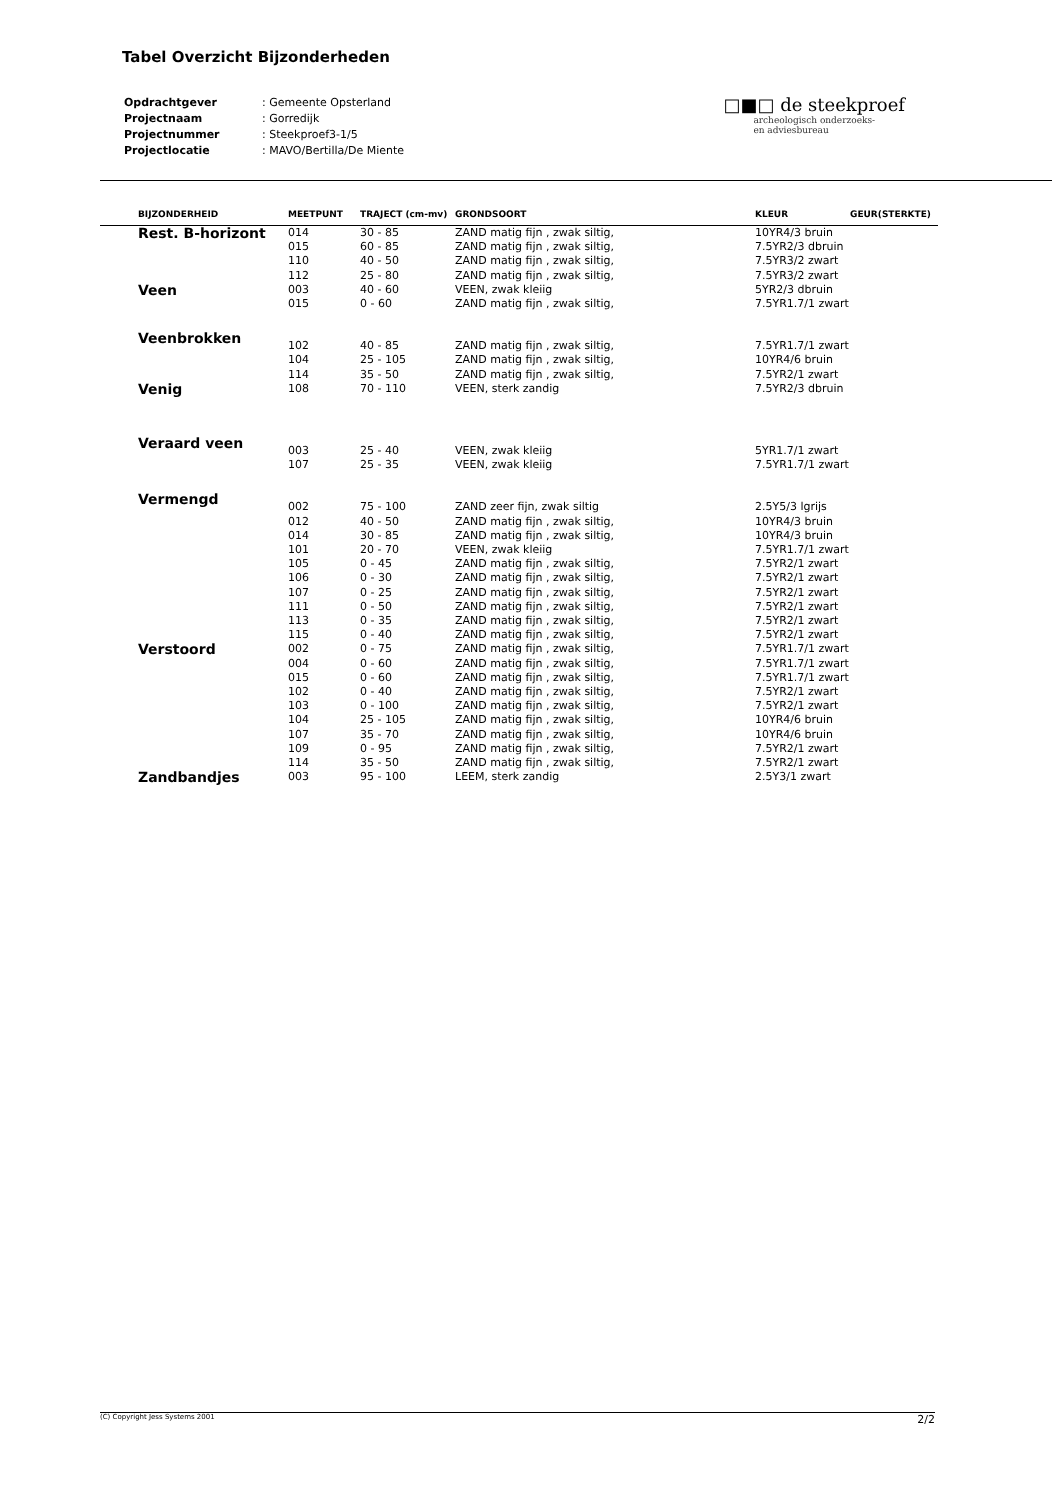Tabel Overzicht Bijzonderheden
| Opdrachtgever | : Gemeente Opsterland |
| Projectnaam | : Gorredijk |
| Projectnummer | : Steekproef3-1/5 |
| Projectlocatie | : MAVO/Bertilla/De Miente |
□■□ de steekproef
archeologisch onderzoeks-
en adviesbureau
| BIJZONDERHEID | MEETPUNT | TRAJECT (cm-mv) | GRONDSOORT | KLEUR | GEUR(STERKTE) |
| --- | --- | --- | --- | --- | --- |
| Rest. B-horizont | 014 | 30 - 85 | ZAND matig fijn , zwak siltig, | 10YR4/3 bruin | |
| | 015 | 60 - 85 | ZAND matig fijn , zwak siltig, | 7.5YR2/3 dbruin | |
| | 110 | 40 - 50 | ZAND matig fijn , zwak siltig, | 7.5YR3/2 zwart | |
| | 112 | 25 - 80 | ZAND matig fijn , zwak siltig, | 7.5YR3/2 zwart | |
| Veen | 003 | 40 - 60 | VEEN, zwak kleiig | 5YR2/3 dbruin | |
| | 015 | 0 - 60 | ZAND matig fijn , zwak siltig, | 7.5YR1.7/1 zwart | |
| Veenbrokken | 102 | 40 - 85 | ZAND matig fijn , zwak siltig, | 7.5YR1.7/1 zwart | |
| | 104 | 25 - 105 | ZAND matig fijn , zwak siltig, | 10YR4/6 bruin | |
| | 114 | 35 - 50 | ZAND matig fijn , zwak siltig, | 7.5YR2/1 zwart | |
| Venig | 108 | 70 - 110 | VEEN, sterk zandig | 7.5YR2/3 dbruin | |
| Veraard veen | 003 | 25 - 40 | VEEN, zwak kleiig | 5YR1.7/1 zwart | |
| | 107 | 25 - 35 | VEEN, zwak kleiig | 7.5YR1.7/1 zwart | |
| Vermengd | 002 | 75 - 100 | ZAND zeer fijn, zwak siltig | 2.5Y5/3 lgrijs | |
| | 012 | 40 - 50 | ZAND matig fijn , zwak siltig, | 10YR4/3 bruin | |
| | 014 | 30 - 85 | ZAND matig fijn , zwak siltig, | 10YR4/3 bruin | |
| | 101 | 20 - 70 | VEEN, zwak kleiig | 7.5YR1.7/1 zwart | |
| | 105 | 0 - 45 | ZAND matig fijn , zwak siltig, | 7.5YR2/1 zwart | |
| | 106 | 0 - 30 | ZAND matig fijn , zwak siltig, | 7.5YR2/1 zwart | |
| | 107 | 0 - 25 | ZAND matig fijn , zwak siltig, | 7.5YR2/1 zwart | |
| | 111 | 0 - 50 | ZAND matig fijn , zwak siltig, | 7.5YR2/1 zwart | |
| | 113 | 0 - 35 | ZAND matig fijn , zwak siltig, | 7.5YR2/1 zwart | |
| | 115 | 0 - 40 | ZAND matig fijn , zwak siltig, | 7.5YR2/1 zwart | |
| Verstoord | 002 | 0 - 75 | ZAND matig fijn , zwak siltig, | 7.5YR1.7/1 zwart | |
| | 004 | 0 - 60 | ZAND matig fijn , zwak siltig, | 7.5YR1.7/1 zwart | |
| | 015 | 0 - 60 | ZAND matig fijn , zwak siltig, | 7.5YR1.7/1 zwart | |
| | 102 | 0 - 40 | ZAND matig fijn , zwak siltig, | 7.5YR2/1 zwart | |
| | 103 | 0 - 100 | ZAND matig fijn , zwak siltig, | 7.5YR2/1 zwart | |
| | 104 | 25 - 105 | ZAND matig fijn , zwak siltig, | 10YR4/6 bruin | |
| | 107 | 35 - 70 | ZAND matig fijn , zwak siltig, | 10YR4/6 bruin | |
| | 109 | 0 - 95 | ZAND matig fijn , zwak siltig, | 7.5YR2/1 zwart | |
| | 114 | 35 - 50 | ZAND matig fijn , zwak siltig, | 7.5YR2/1 zwart | |
| Zandbandjes | 003 | 95 - 100 | LEEM, sterk zandig | 2.5Y3/1 zwart | |
(C) Copyright Jess Systems 2001 2/2